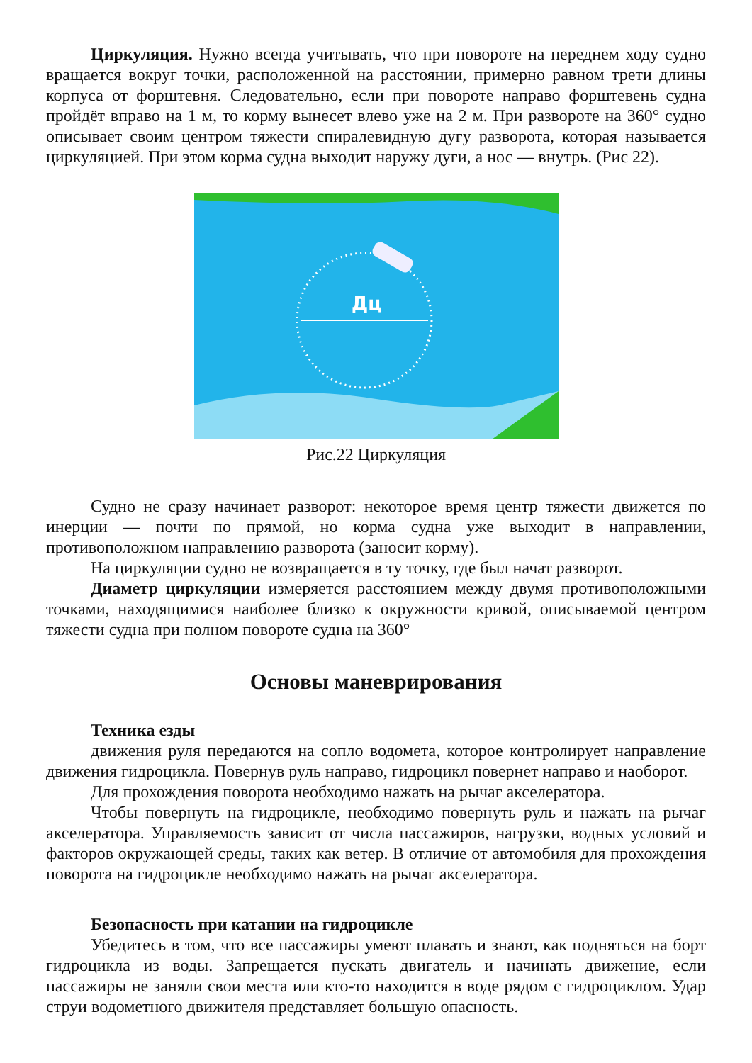Циркуляция. Нужно всегда учитывать, что при повороте на переднем ходу судно вращается вокруг точки, расположенной на расстоянии, примерно равном трети длины корпуса от форштевня. Следовательно, если при повороте направо форштевень судна пройдёт вправо на 1 м, то корму вынесет влево уже на 2 м. При развороте на 360° судно описывает своим центром тяжести спиралевидную дугу разворота, которая называется циркуляцией. При этом корма судна выходит наружу дуги, а нос — внутрь. (Рис 22).
Дц
Рис.22 Циркуляция
Судно не сразу начинает разворот: некоторое время центр тяжести движется по инерции — почти по прямой, но корма судна уже выходит в направлении, противоположном направлению разворота (заносит корму).
На циркуляции судно не возвращается в ту точку, где был начат разворот.
Диаметр циркуляции измеряется расстоянием между двумя противоположными точками, находящимися наиболее близко к окружности кривой, описываемой центром тяжести судна при полном повороте судна на 360°
Основы маневрирования
Техника езды
движения руля передаются на сопло водомета, которое контролирует направление движения гидроцикла. Повернув руль направо, гидроцикл повернет направо и наоборот.
Для прохождения поворота необходимо нажать на рычаг акселератора.
Чтобы повернуть на гидроцикле, необходимо повернуть руль и нажать на рычаг акселератора. Управляемость зависит от числа пассажиров, нагрузки, водных условий и факторов окружающей среды, таких как ветер. В отличие от автомобиля для прохождения поворота на гидроцикле необходимо нажать на рычаг акселератора.
Безопасность при катании на гидроцикле
Убедитесь в том, что все пассажиры умеют плавать и знают, как подняться на борт гидроцикла из воды. Запрещается пускать двигатель и начинать движение, если пассажиры не заняли свои места или кто-то находится в воде рядом с гидроциклом. Удар струи водометного движителя представляет большую опасность.